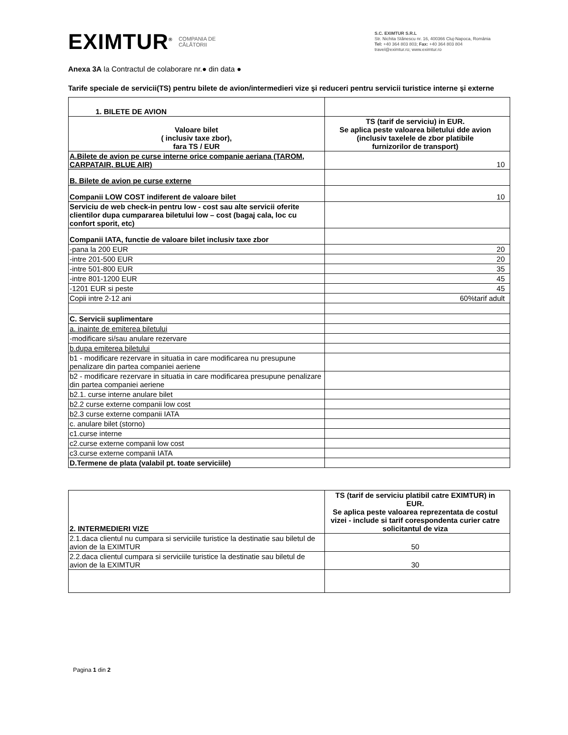EXIMTUR<sup>®</sup> COMPANIA DE
CĂLĂTORII
S.C. EXIMTUR S.R.L
Str. Nichita Stănescu nr. 16, 400366 Cluj-Napoca, România
Tel: +40 364 803 803; Fax: +40 364 803 804
travel@eximtur.ro; www.eximtur.ro
Anexa 3A la Contractul de colaborare nr.● din data ●
Tarife speciale de servicii(TS) pentru bilete de avion/intermedieri vize şi reduceri pentru servicii turistice interne şi externe
| 1. BILETE DE AVION | |
| Valoare bilet ( inclusiv taxe zbor), fara TS / EUR | TS (tarif de serviciu) in EUR. Se aplica peste valoarea biletului dde avion (inclusiv taxelele de zbor platibile furnizorilor de transport) |
| A.Bilete de avion pe curse interne orice companie aeriana (TAROM, CARPATAIR, BLUE AIR) | 10 |
| B. Bilete de avion pe curse externe | |
| Companii LOW COST indiferent de valoare bilet | 10 |
| Serviciu de web check-in pentru low - cost sau alte servicii oferite clientilor dupa cumpararea biletului low – cost (bagaj cala, loc cu confort sporit, etc) | |
| Companii IATA, functie de valoare bilet inclusiv taxe zbor | |
| -pana la 200 EUR | 20 |
| -intre 201-500 EUR | 20 |
| -intre 501-800 EUR | 35 |
| -intre 801-1200 EUR | 45 |
| -1201 EUR si peste | 45 |
| Copii intre 2-12 ani | 60%tarif adult |
| C. Servicii suplimentare | |
| a. inainte de emiterea biletului | |
| -modificare si/sau anulare rezervare | |
| b.dupa emiterea biletului | |
| b1 - modificare rezervare in situatia in care modificarea nu presupune penalizare din partea companiei aeriene | |
| b2 - modificare rezervare in situatia in care modificarea presupune penalizare din partea companiei aeriene | |
| b2.1. curse interne anulare bilet | |
| b2.2 curse externe companii low cost | |
| b2.3 curse externe companii IATA | |
| c. anulare bilet (storno) | |
| c1.curse interne | |
| c2.curse externe companii low cost | |
| c3.curse externe companii IATA | |
| D.Termene de plata (valabil pt. toate serviciile) | |
| 2. INTERMEDIERI VIZE | TS (tarif de serviciu platibil catre EXIMTUR) in EUR. Se aplica peste valoarea reprezentata de costul vizei - include si tarif corespondenta curier catre solicitantul de viza |
| 2.1.daca clientul nu cumpara si serviciile turistice la destinatie sau biletul de avion de la EXIMTUR | 50 |
| 2.2.daca clientul cumpara si serviciile turistice la destinatie sau biletul de avion de la EXIMTUR | 30 |
Pagina 1 din 2